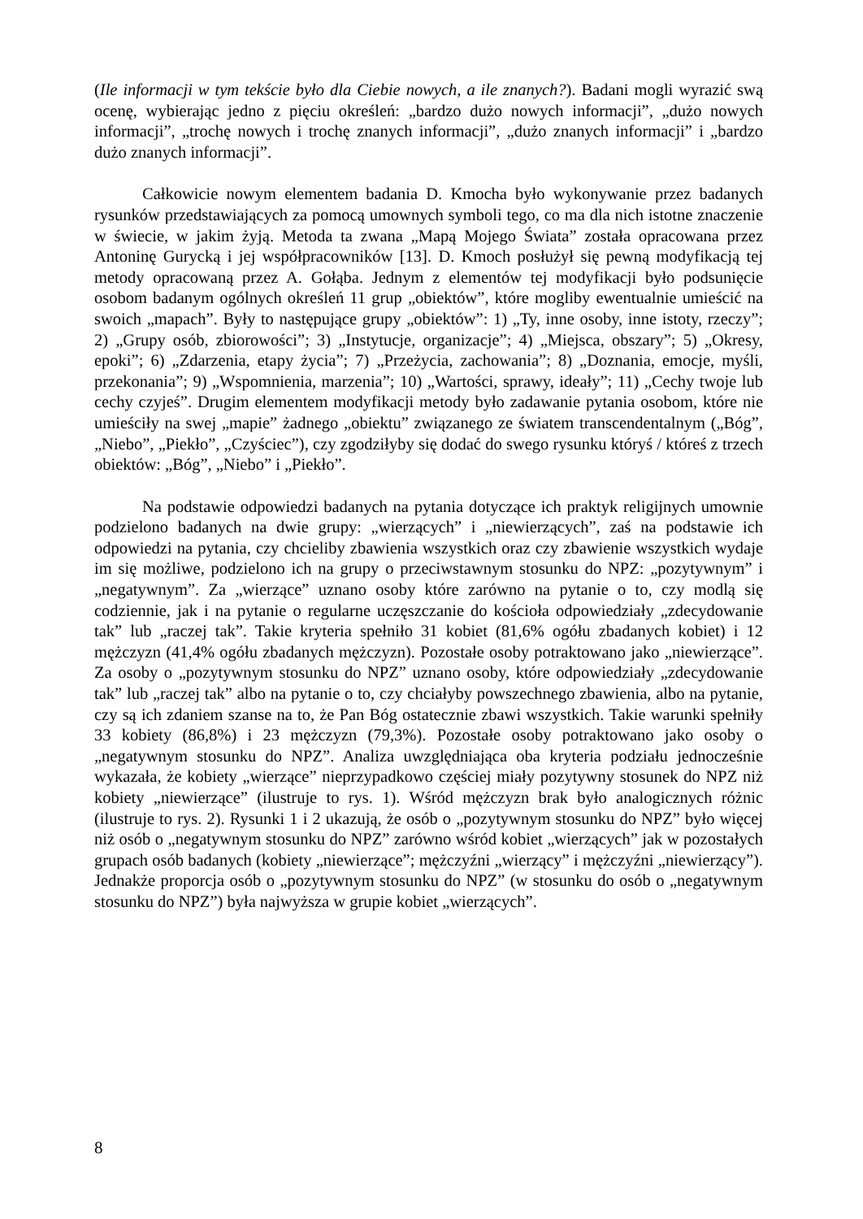(Ile informacji w tym tekście było dla Ciebie nowych, a ile znanych?). Badani mogli wyrazić swą ocenę, wybierając jedno z pięciu określeń: „bardzo dużo nowych informacji”, „dużo nowych informacji”, „trochę nowych i trochę znanych informacji”, „dużo znanych informacji” i „bardzo dużo znanych informacji”.
Całkowicie nowym elementem badania D. Kmocha było wykonywanie przez badanych rysunków przedstawiających za pomocą umownych symboli tego, co ma dla nich istotne znaczenie w świecie, w jakim żyją. Metoda ta zwana „Mapą Mojego Świata” została opracowana przez Antoninę Gurycką i jej współpracowników [13]. D. Kmoch posłużył się pewną modyfikacją tej metody opracowaną przez A. Gołąba. Jednym z elementów tej modyfikacji było podsunięcie osobom badanym ogólnych określeń 11 grup „obiektów”, które mogliby ewentualnie umieścić na swoich „mapach”. Były to następujące grupy „obiektów”: 1) „Ty, inne osoby, inne istoty, rzeczy”; 2) „Grupy osób, zbiorowości”; 3) „Instytucje, organizacje”; 4) „Miejsca, obszary”; 5) „Okresy, epoki”; 6) „Zdarzenia, etapy życia”; 7) „Przeżycia, zachowania”; 8) „Doznania, emocje, myśli, przekonania”; 9) „Wspomnienia, marzenia”; 10) „Wartości, sprawy, ideały”; 11) „Cechy twoje lub cechy czyjeś”. Drugim elementem modyfikacji metody było zadawanie pytania osobom, które nie umieściły na swej „mapie” żadnego „obiektu” związanego ze światem transcendentalnym („Bóg”, „Niebo”, „Piekło”, „Czyściec”), czy zgodziłyby się dodać do swego rysunku któryś / któreś z trzech obiektów: „Bóg”, „Niebo” i „Piekło”.
Na podstawie odpowiedzi badanych na pytania dotyczące ich praktyk religijnych umownie podzielono badanych na dwie grupy: „wierzących” i „niewierzących”, zaś na podstawie ich odpowiedzi na pytania, czy chcieliby zbawienia wszystkich oraz czy zbawienie wszystkich wydaje im się możliwe, podzielono ich na grupy o przeciwstawnym stosunku do NPZ: „pozytywnym” i „negatywnym”. Za „wierzące” uznano osoby które zarówno na pytanie o to, czy modlą się codziennie, jak i na pytanie o regularne uczęszczanie do kościoła odpowiedziały „zdecydowanie tak” lub „raczej tak”. Takie kryteria spełniło 31 kobiet (81,6% ogółu zbadanych kobiet) i 12 mężczyzn (41,4% ogółu zbadanych mężczyzn). Pozostałe osoby potraktowano jako „niewierzące”. Za osoby o „pozytywnym stosunku do NPZ” uznano osoby, które odpowiedziały „zdecydowanie tak” lub „raczej tak” albo na pytanie o to, czy chciałyby powszechnego zbawienia, albo na pytanie, czy są ich zdaniem szanse na to, że Pan Bóg ostatecznie zbawi wszystkich. Takie warunki spełniły 33 kobiety (86,8%) i 23 mężczyzn (79,3%). Pozostałe osoby potraktowano jako osoby o „negatywnym stosunku do NPZ”. Analiza uwzględniająca oba kryteria podziału jednocześnie wykazała, że kobiety „wierzące” nieprzypadkowo częściej miały pozytywny stosunek do NPZ niż kobiety „niewierzące” (ilustruje to rys. 1). Wśród mężczyzn brak było analogicznych różnic (ilustruje to rys. 2). Rysunki 1 i 2 ukazują, że osób o „pozytywnym stosunku do NPZ” było więcej niż osób o „negatywnym stosunku do NPZ” zarówno wśród kobiet „wierzących” jak w pozostałych grupach osób badanych (kobiety „niewierzące”; mężczyźni „wierzący” i mężczyźni „niewierzący”). Jednakże proporcja osób o „pozytywnym stosunku do NPZ” (w stosunku do osób o „negatywnym stosunku do NPZ”) była najwyższa w grupie kobiet „wierzących”.
8